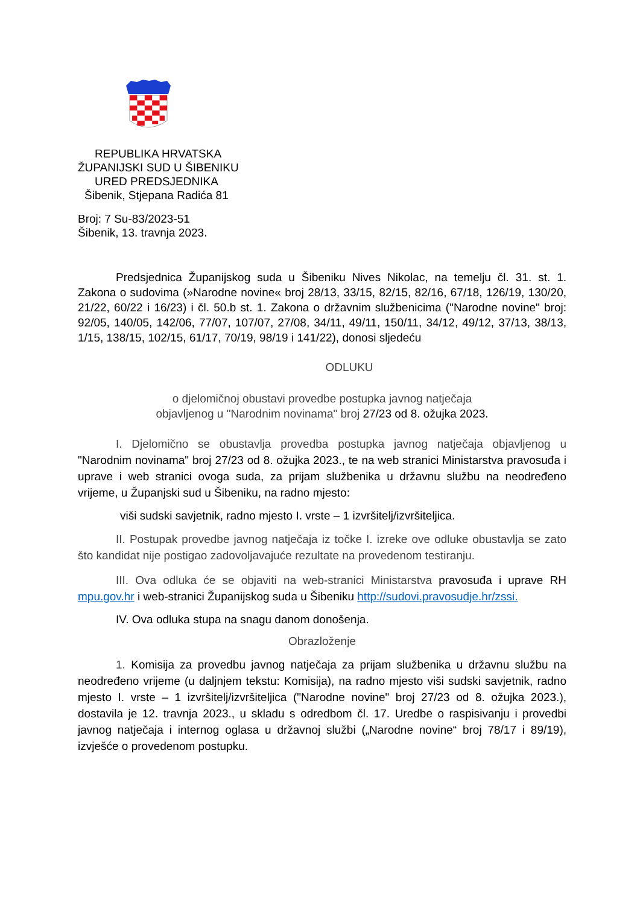REPUBLIKA HRVATSKA
ŽUPANIJSKI SUD U ŠIBENIKU
URED PREDSJEDNIKA
Šibenik, Stjepana Radića 81
Broj: 7 Su-83/2023-51
Šibenik, 13. travnja 2023.
Predsjednica Županijskog suda u Šibeniku Nives Nikolac, na temelju čl. 31. st. 1. Zakona o sudovima (»Narodne novine« broj 28/13, 33/15, 82/15, 82/16, 67/18, 126/19, 130/20, 21/22, 60/22 i 16/23) i čl. 50.b st. 1. Zakona o državnim službenicima ("Narodne novine" broj: 92/05, 140/05, 142/06, 77/07, 107/07, 27/08, 34/11, 49/11, 150/11, 34/12, 49/12, 37/13, 38/13, 1/15, 138/15, 102/15, 61/17, 70/19, 98/19 i 141/22), donosi sljedeću
ODLUKU
o djelomičnoj obustavi provedbe postupka javnog natječaja
objavljenog u "Narodnim novinama" broj 27/23 od 8. ožujka 2023.
I. Djelomično se obustavlja provedba postupka javnog natječaja objavljenog u "Narodnim novinama" broj 27/23 od 8. ožujka 2023., te na web stranici Ministarstva pravosuđa i uprave i web stranici ovoga suda, za prijam službenika u državnu službu na neodređeno vrijeme, u Županjski sud u Šibeniku, na radno mjesto:
viši sudski savjetnik, radno mjesto I. vrste – 1 izvršitelj/izvršiteljica.
II. Postupak provedbe javnog natječaja iz točke I. izreke ove odluke obustavlja se zato što kandidat nije postigao zadovoljavajuće rezultate na provedenom testiranju.
III. Ova odluka će se objaviti na web-stranici Ministarstva pravosuđa i uprave RH mpu.gov.hr i web-stranici Županijskog suda u Šibeniku http://sudovi.pravosudje.hr/zssi.
IV. Ova odluka stupa na snagu danom donošenja.
Obrazloženje
1. Komisija za provedbu javnog natječaja za prijam službenika u državnu službu na neodređeno vrijeme (u daljnjem tekstu: Komisija), na radno mjesto viši sudski savjetnik, radno mjesto I. vrste – 1 izvršitelj/izvršiteljica ("Narodne novine" broj 27/23 od 8. ožujka 2023.), dostavila je 12. travnja 2023., u skladu s odredbom čl. 17. Uredbe o raspisivanju i provedbi javnog natječaja i internog oglasa u državnoj službi („Narodne novine“ broj 78/17 i 89/19), izvješće o provedenom postupku.